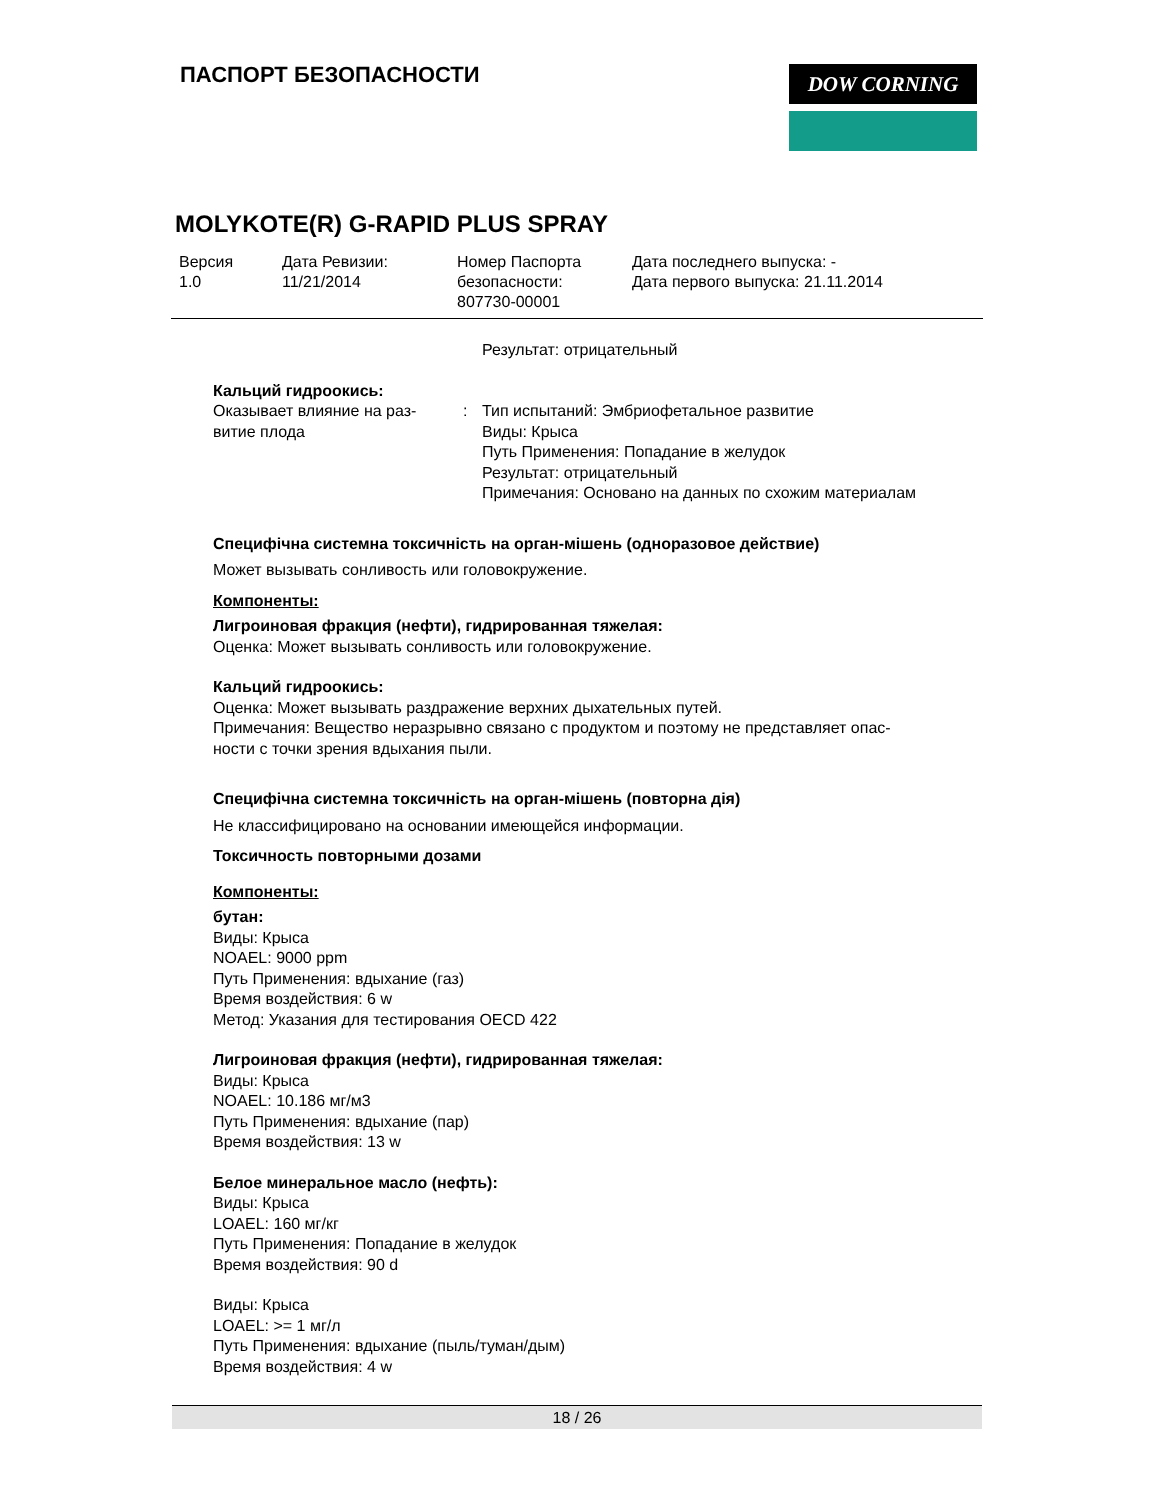ПАСПОРТ БЕЗОПАСНОСТИ DOW CORNING
MOLYKOTE(R) G-RAPID PLUS SPRAY
Версия
1.0
Дата Ревизии:
11/21/2014
Номер Паспорта
безопасности:
807730-00001
Дата последнего выпуска: -
Дата первого выпуска: 21.11.2014
Результат: отрицательный
Кальций гидроокись:
Оказывает влияние на раз-
витие плода
: Тип испытаний: Эмбриофетальное развитие
Виды: Крыса
Путь Применения: Попадание в желудок
Результат: отрицательный
Примечания: Основано на данных по схожим материалам
Специфічна системна токсичність на орган-мішень (одноразовое действие)
Может вызывать сонливость или головокружение.
Компоненты:
Лигроиновая фракция (нефти), гидрированная тяжелая:
Оценка: Может вызывать сонливость или головокружение.
Кальций гидроокись:
Оценка: Может вызывать раздражение верхних дыхательных путей.
Примечания: Вещество неразрывно связано с продуктом и поэтому не представляет опас-
ности с точки зрения вдыхания пыли.
Специфічна системна токсичність на орган-мішень (повторна дія)
Не классифицировано на основании имеющейся информации.
Токсичность повторными дозами
Компоненты:
бутан:
Виды: Крыса
NOAEL: 9000 ppm
Путь Применения: вдыхание (газ)
Время воздействия: 6 w
Метод: Указания для тестирования OECD 422
Лигроиновая фракция (нефти), гидрированная тяжелая:
Виды: Крыса
NOAEL: 10.186 мг/м3
Путь Применения: вдыхание (пар)
Время воздействия: 13 w
Белое минеральное масло (нефть):
Виды: Крыса
LOAEL: 160 мг/кг
Путь Применения: Попадание в желудок
Время воздействия: 90 d
Виды: Крыса
LOAEL: >= 1 мг/л
Путь Применения: вдыхание (пыль/туман/дым)
Время воздействия: 4 w
18 / 26